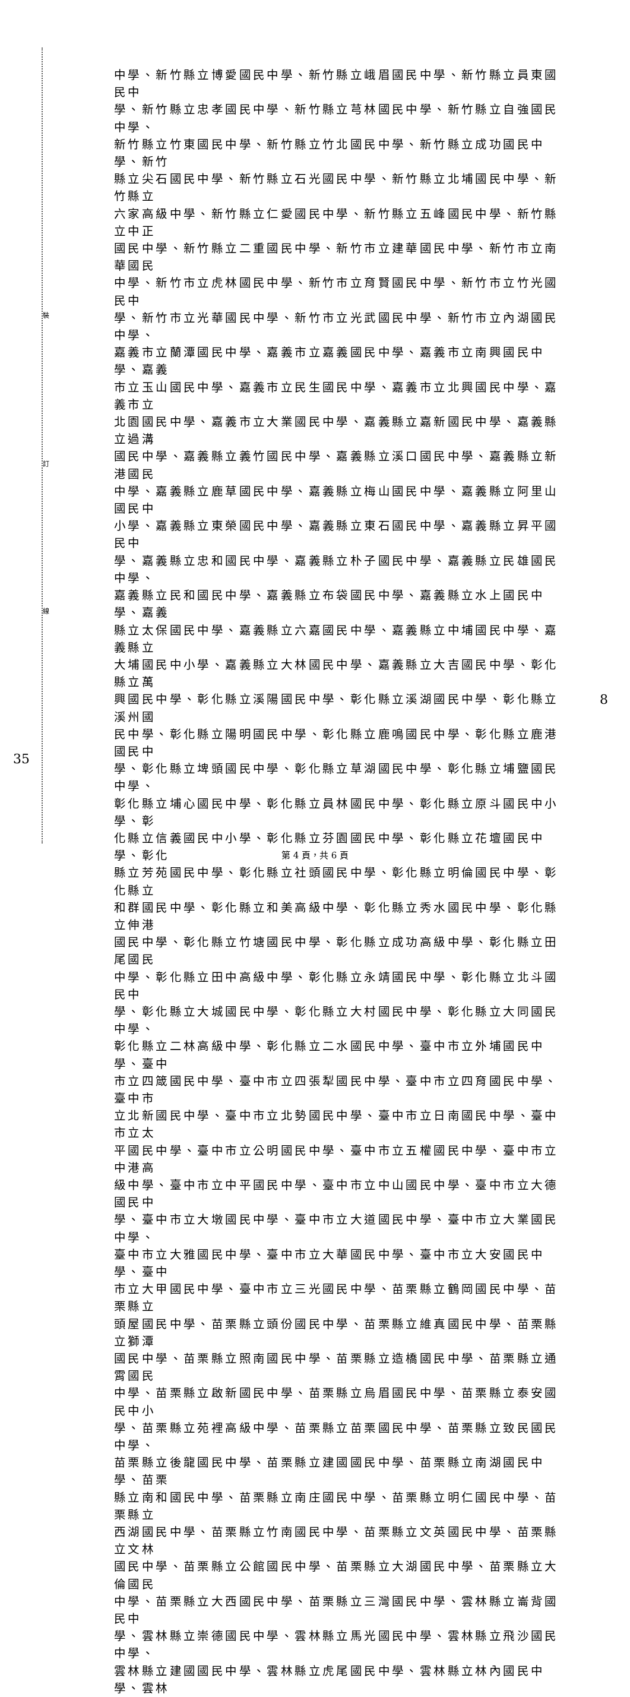裝
訂
線
中學、新竹縣立博愛國民中學、新竹縣立峨眉國民中學、新竹縣立員東國民中
學、新竹縣立忠孝國民中學、新竹縣立芎林國民中學、新竹縣立自強國民中學、
新竹縣立竹東國民中學、新竹縣立竹北國民中學、新竹縣立成功國民中學、新竹
縣立尖石國民中學、新竹縣立石光國民中學、新竹縣立北埔國民中學、新竹縣立
六家高級中學、新竹縣立仁愛國民中學、新竹縣立五峰國民中學、新竹縣立中正
國民中學、新竹縣立二重國民中學、新竹市立建華國民中學、新竹市立南華國民
中學、新竹市立虎林國民中學、新竹市立育賢國民中學、新竹市立竹光國民中
學、新竹市立光華國民中學、新竹市立光武國民中學、新竹市立內湖國民中學、
嘉義市立蘭潭國民中學、嘉義市立嘉義國民中學、嘉義市立南興國民中學、嘉義
市立玉山國民中學、嘉義市立民生國民中學、嘉義市立北興國民中學、嘉義市立
北園國民中學、嘉義市立大業國民中學、嘉義縣立嘉新國民中學、嘉義縣立過溝
國民中學、嘉義縣立義竹國民中學、嘉義縣立溪口國民中學、嘉義縣立新港國民
中學、嘉義縣立鹿草國民中學、嘉義縣立梅山國民中學、嘉義縣立阿里山國民中
小學、嘉義縣立東榮國民中學、嘉義縣立東石國民中學、嘉義縣立昇平國民中
學、嘉義縣立忠和國民中學、嘉義縣立朴子國民中學、嘉義縣立民雄國民中學、
嘉義縣立民和國民中學、嘉義縣立布袋國民中學、嘉義縣立水上國民中學、嘉義
縣立太保國民中學、嘉義縣立六嘉國民中學、嘉義縣立中埔國民中學、嘉義縣立
大埔國民中小學、嘉義縣立大林國民中學、嘉義縣立大吉國民中學、彰化縣立萬
興國民中學、彰化縣立溪陽國民中學、彰化縣立溪湖國民中學、彰化縣立溪州國
民中學、彰化縣立陽明國民中學、彰化縣立鹿鳴國民中學、彰化縣立鹿港國民中
學、彰化縣立埤頭國民中學、彰化縣立草湖國民中學、彰化縣立埔鹽國民中學、
彰化縣立埔心國民中學、彰化縣立員林國民中學、彰化縣立原斗國民中小學、彰
化縣立信義國民中小學、彰化縣立芬園國民中學、彰化縣立花壇國民中學、彰化
縣立芳苑國民中學、彰化縣立社頭國民中學、彰化縣立明倫國民中學、彰化縣立
和群國民中學、彰化縣立和美高級中學、彰化縣立秀水國民中學、彰化縣立伸港
國民中學、彰化縣立竹塘國民中學、彰化縣立成功高級中學、彰化縣立田尾國民
中學、彰化縣立田中高級中學、彰化縣立永靖國民中學、彰化縣立北斗國民中
學、彰化縣立大城國民中學、彰化縣立大村國民中學、彰化縣立大同國民中學、
彰化縣立二林高級中學、彰化縣立二水國民中學、臺中市立外埔國民中學、臺中
市立四箴國民中學、臺中市立四張犁國民中學、臺中市立四育國民中學、臺中市
立北新國民中學、臺中市立北勢國民中學、臺中市立日南國民中學、臺中市立太
平國民中學、臺中市立公明國民中學、臺中市立五權國民中學、臺中市立中港高
級中學、臺中市立中平國民中學、臺中市立中山國民中學、臺中市立大德國民中
學、臺中市立大墩國民中學、臺中市立大道國民中學、臺中市立大業國民中學、
臺中市立大雅國民中學、臺中市立大華國民中學、臺中市立大安國民中學、臺中
市立大甲國民中學、臺中市立三光國民中學、苗栗縣立鶴岡國民中學、苗栗縣立
頭屋國民中學、苗栗縣立頭份國民中學、苗栗縣立維真國民中學、苗栗縣立獅潭
國民中學、苗栗縣立照南國民中學、苗栗縣立造橋國民中學、苗栗縣立通霄國民
中學、苗栗縣立啟新國民中學、苗栗縣立烏眉國民中學、苗栗縣立泰安國民中小
學、苗栗縣立苑裡高級中學、苗栗縣立苗栗國民中學、苗栗縣立致民國民中學、
苗栗縣立後龍國民中學、苗栗縣立建國國民中學、苗栗縣立南湖國民中學、苗栗
縣立南和國民中學、苗栗縣立南庄國民中學、苗栗縣立明仁國民中學、苗栗縣立
西湖國民中學、苗栗縣立竹南國民中學、苗栗縣立文英國民中學、苗栗縣立文林
國民中學、苗栗縣立公館國民中學、苗栗縣立大湖國民中學、苗栗縣立大倫國民
中學、苗栗縣立大西國民中學、苗栗縣立三灣國民中學、雲林縣立崙背國民中
學、雲林縣立崇德國民中學、雲林縣立馬光國民中學、雲林縣立飛沙國民中學、
雲林縣立建國國民中學、雲林縣立虎尾國民中學、雲林縣立林內國民中學、雲林
35
8
第 4 頁，共 6 頁